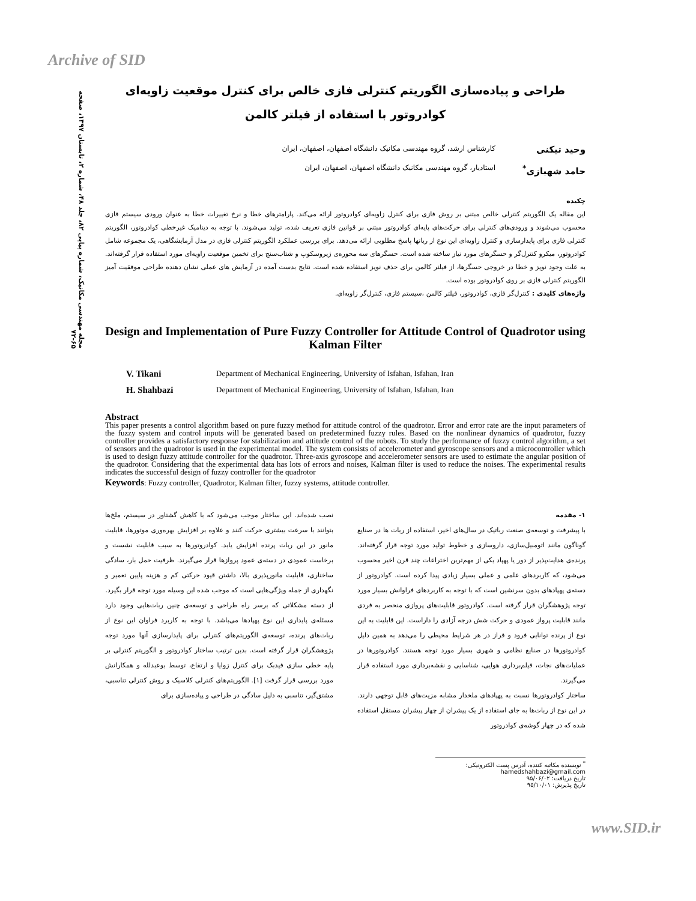Archive of SID
مجله مهندسی مکانیک، شماره پیاپی ۸۲، جلد ۴۸، شماره ۲، تابستان ۱۳۹۷، صفحه ۶۵-۷۲
طراحی و پیاده‌سازی الگوریتم کنترلی فازی خالص برای کنترل موقعیت زاویه‌ای کوادروتور با استفاده از فیلتر کالمن
وحید تیکنی کارشناس ارشد، گروه مهندسی مکانیک دانشگاه اصفهان، اصفهان، ایران
حامد شهبازی<sup>*</sup> استادیار، گروه مهندسی مکانیک دانشگاه اصفهان، اصفهان، ایران
چکیده
این مقاله یک الگوریتم کنترلی خالص مبتنی بر روش فازی برای کنترل زاویه‌ای کوادروتور ارائه می‌کند. پارامترهای خطا و نرخ تغییرات خطا به عنوان ورودی سیستم فازی محسوب می‌شوند و ورودی‌های کنترلی برای حرکت‌های پایه‌ای کوادروتور مبتنی بر قوانین فازی تعریف شده، تولید می‌شوند. با توجه به دینامیک غیرخطی کوادروتور، الگوریتم کنترلی فازی برای پایدارسازی و کنترل زاویه‌ای این نوع از رباتها پاسخ مطلوبی ارائه می‌دهد. برای بررسی عملکرد الگوریتم کنترلی فازی در مدل آزمایشگاهی، یک مجموعه شامل کوادروتور، میکرو کنترل‌گر و حسگرهای مورد نیاز ساخته شده است. حسگرهای سه محوره‌ی ژیروسکوپ و شتاب‌سنج برای تخمین موقعیت زاویه‌ای مورد استفاده قرار گرفته‌اند. به علت وجود نویز و خطا در خروجی حسگرها، از فیلتر کالمن برای حذف نویز استفاده شده است. نتایج بدست آمده در آزمایش های عملی نشان دهنده طراحی موفقیت آمیز الگوریتم کنترلی فازی بر روی کوادروتور بوده است.
واژه‌های کلیدی : کنترل‌گر فازی، کوادروتور، فیلتر کالمن ،سیستم فازی، کنترل‌گر زاویه‌ای.
Design and Implementation of Pure Fuzzy Controller for Attitude Control of Quadrotor using Kalman Filter
V. Tikani Department of Mechanical Engineering, University of Isfahan, Isfahan, Iran
H. Shahbazi Department of Mechanical Engineering, University of Isfahan, Isfahan, Iran
Abstract
This paper presents a control algorithm based on pure fuzzy method for attitude control of the quadrotor. Error and error rate are the input parameters of the fuzzy system and control inputs will be generated based on predetermined fuzzy rules. Based on the nonlinear dynamics of quadrotor, fuzzy controller provides a satisfactory response for stabilization and attitude control of the robots. To study the performance of fuzzy control algorithm, a set of sensors and the quadrotor is used in the experimental model. The system consists of accelerometer and gyroscope sensors and a microcontroller which is used to design fuzzy attitude controller for the quadrotor. Three-axis gyroscope and accelerometer sensors are used to estimate the angular position of the quadrotor. Considering that the experimental data has lots of errors and noises, Kalman filter is used to reduce the noises. The experimental results indicates the successful design of fuzzy controller for the quadrotor
Keywords: Fuzzy controller, Quadrotor, Kalman filter, fuzzy systems, attitude controller.
۱- مقدمه
با پیشرفت و توسعه‌ی صنعت رباتیک در سال‌های اخیر، استفاده از ربات ها در صنایع گوناگون مانند اتومبیل‌سازی، داروسازی و خطوط تولید مورد توجه قرار گرفته‌اند. پرنده‌ی هدایت‌پذیر از دور یا پهپاد یکی از مهم‌ترین اختراعات چند قرن اخیر محسوب می‌شود، که کاربردهای علمی و عملی بسیار زیادی پیدا کرده است. کوادروتور از دسته‌ی پهپادهای بدون سرنشین است که با توجه به کاربردهای فراوانش بسیار مورد توجه پژوهشگران قرار گرفته است. کوادروتور قابلیت‌های پروازی منحصر به فردی مانند قابلیت پرواز عمودی و حرکت شش درجه آزادی را داراست. این قابلیت به این نوع از پرنده توانایی فرود و فراز در هر شرایط محیطی را می‌دهد به همین دلیل کوادروتورها در صنایع نظامی و شهری بسیار مورد توجه هستند. کوادروتورها در عملیات‌های نجات، فیلم‌برداری هوایی، شناسایی و نقشه‌برداری مورد استفاده قرار می‌گیرند.
ساختار کوادروتورها نسبت به پهپادهای ملخدار مشابه مزیت‌های قابل توجهی دارند. در این نوع از ربات‌ها به جای استفاده از یک پیشران از چهار پیشران مستقل استفاده شده که در چهار گوشه‌ی کوادروتور
نصب شده‌اند. این ساختار موجب می‌شود که با کاهش گشتاور در سیستم، ملخ‌ها بتوانند با سرعت بیشتری حرکت کنند و علاوه بر افزایش بهره‌وری موتورها، قابلیت مانور در این ربات پرنده افزایش یابد. کوادروتورها به سبب قابلیت نشست و برخاست عمودی در دسته‌ی عمود پروازها قرار می‌گیرند. ظرفیت حمل بار، سادگی ساختاری، قابلیت مانورپذیری بالا، داشتن قیود حرکتی کم و هزینه پایین تعمیر و نگهداری از جمله ویژگی‌هایی است که موجب شده این وسیله مورد توجه قرار بگیرد.
از دسته مشکلاتی که برسر راه طراحی و توسعه‌ی چنین ربات‌هایی وجود دارد مسئله‌ی پایداری این نوع پهپادها می‌باشد. با توجه به کاربرد فراوان این نوع از ربات‌های پرنده، توسعه‌ی الگوریتم‌های کنترلی برای پایدارسازی آنها مورد توجه پژوهشگران قرار گرفته است. بدین ترتیب ساختار کوادروتور و الگوریتم کنترلی بر پایه خطی سازی فیدبک برای کنترل زوایا و ارتفاع، توسط بوعبدلله و همکارانش مورد بررسی قرار گرفت [۱]. الگوریتم‌های کنترلی کلاسیک و روش کنترلی تناسبی، مشتق‌گیر، تناسبی به دلیل سادگی در طراحی و پیاده‌سازی برای
<sup>*</sup> نویسنده مکاتبه کننده، آدرس پست الکترونیکی: hamedshahbazi@gmail.com
تاریخ دریافت: ۹۵/۰۶/۰۲
تاریخ پذیرش: ۹۵/۱۰/۰۱
www.SID.ir